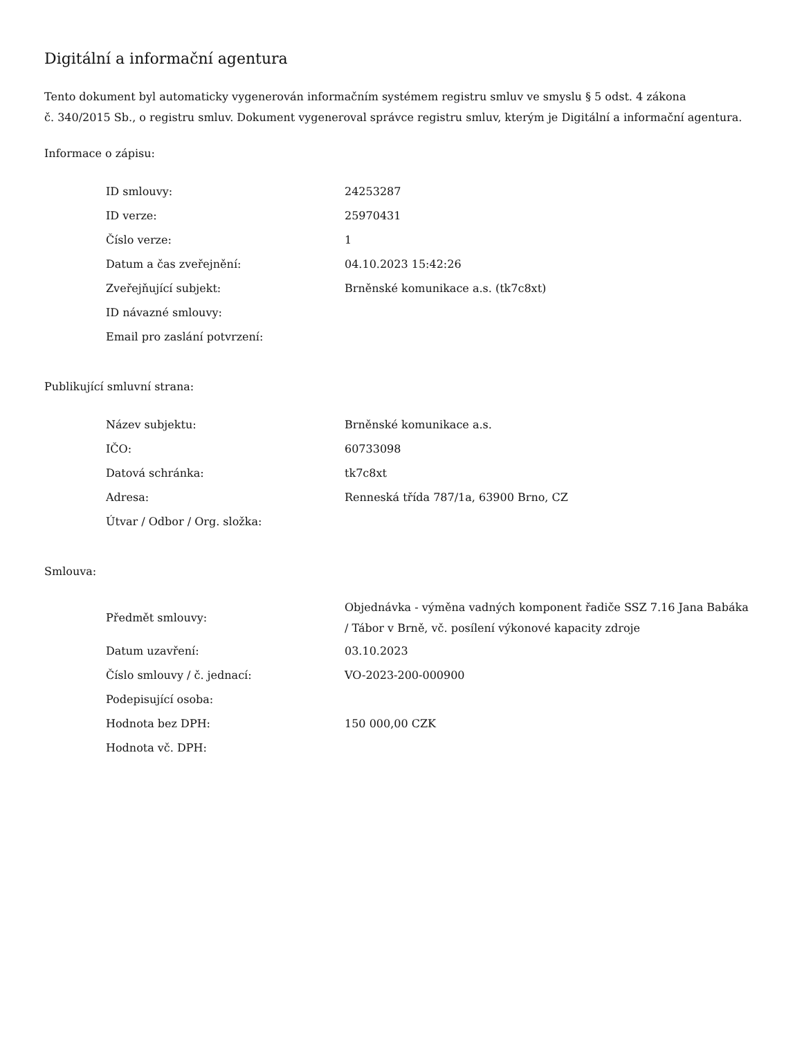Digitální a informační agentura
Tento dokument byl automaticky vygenerován informačním systémem registru smluv ve smyslu § 5 odst. 4 zákona
č. 340/2015 Sb., o registru smluv. Dokument vygeneroval správce registru smluv, kterým je Digitální a informační agentura.
Informace o zápisu:
| ID smlouvy: | 24253287 |
| ID verze: | 25970431 |
| Číslo verze: | 1 |
| Datum a čas zveřejnění: | 04.10.2023 15:42:26 |
| Zveřejňující subjekt: | Brněnské komunikace a.s. (tk7c8xt) |
| ID návazné smlouvy: | |
| Email pro zaslání potvrzení: | |
Publikující smluvní strana:
| Název subjektu: | Brněnské komunikace a.s. |
| IČO: | 60733098 |
| Datová schránka: | tk7c8xt |
| Adresa: | Renneská třída 787/1a, 63900 Brno, CZ |
| Útvar / Odbor / Org. složka: | |
Smlouva:
| Předmět smlouvy: | Objednávka - výměna vadných komponent řadiče SSZ 7.16 Jana Babáka / Tábor v Brně, vč. posílení výkonové kapacity zdroje |
| Datum uzavření: | 03.10.2023 |
| Číslo smlouvy / č. jednací: | VO-2023-200-000900 |
| Podepisující osoba: | |
| Hodnota bez DPH: | 150 000,00 CZK |
| Hodnota vč. DPH: | |